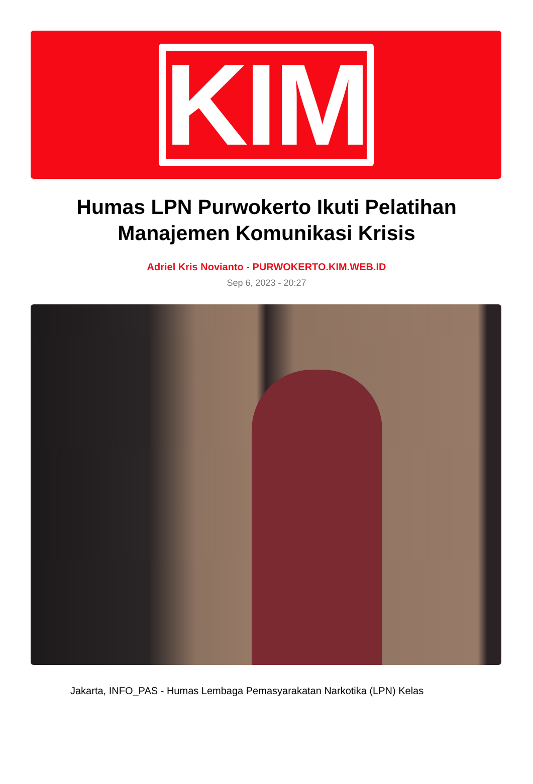KIM
Humas LPN Purwokerto Ikuti Pelatihan Manajemen Komunikasi Krisis
Adriel Kris Novianto - PURWOKERTO.KIM.WEB.ID
Sep 6, 2023 - 20:27
Jakarta, INFO_PAS - Humas Lembaga Pemasyarakatan Narkotika (LPN) Kelas